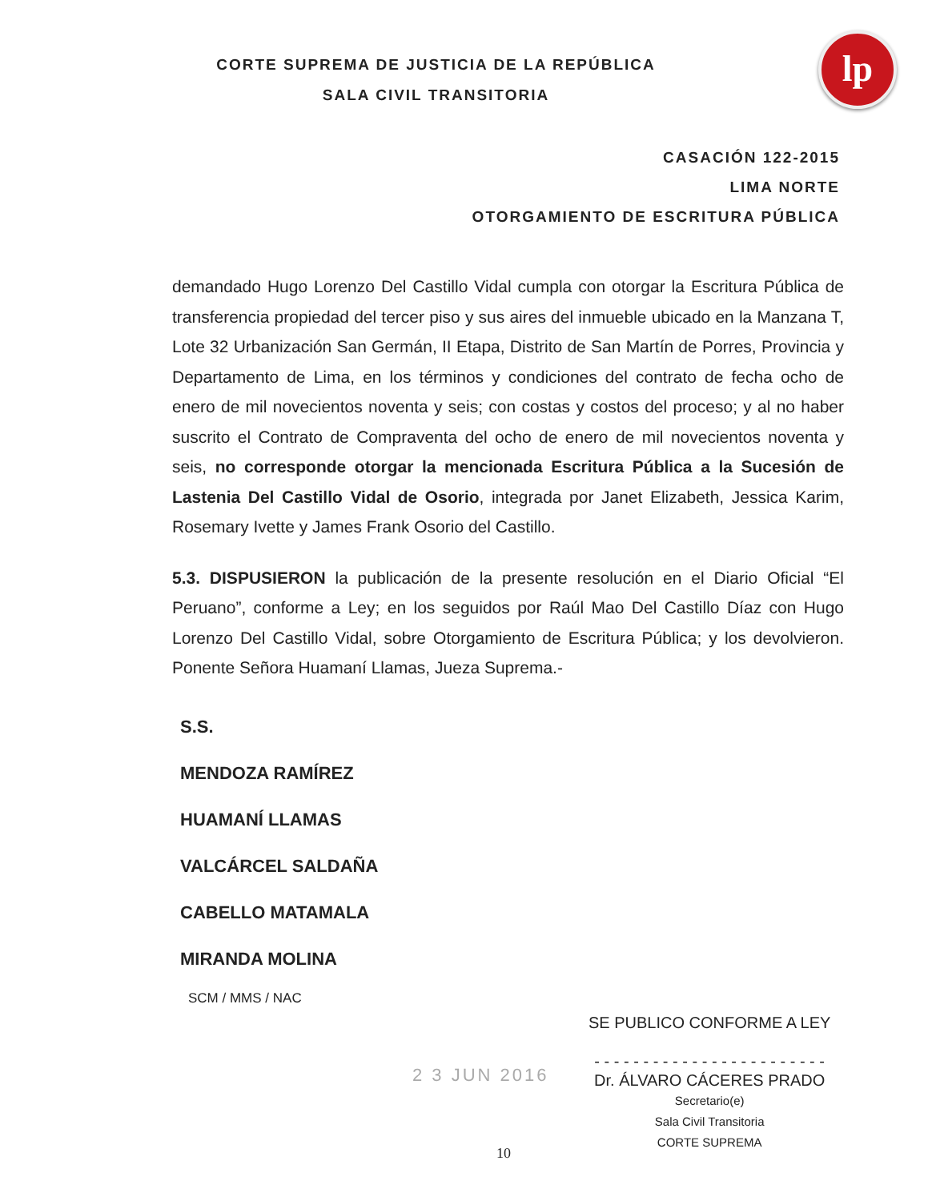CORTE SUPREMA DE JUSTICIA DE LA REPÚBLICA
SALA CIVIL TRANSITORIA
lp
CASACIÓN 122-2015
LIMA NORTE
OTORGAMIENTO DE ESCRITURA PÚBLICA
demandado Hugo Lorenzo Del Castillo Vidal cumpla con otorgar la Escritura Pública de transferencia propiedad del tercer piso y sus aires del inmueble ubicado en la Manzana T, Lote 32 Urbanización San Germán, II Etapa, Distrito de San Martín de Porres, Provincia y Departamento de Lima, en los términos y condiciones del contrato de fecha ocho de enero de mil novecientos noventa y seis; con costas y costos del proceso; y al no haber suscrito el Contrato de Compraventa del ocho de enero de mil novecientos noventa y seis, no corresponde otorgar la mencionada Escritura Pública a la Sucesión de Lastenia Del Castillo Vidal de Osorio, integrada por Janet Elizabeth, Jessica Karim, Rosemary Ivette y James Frank Osorio del Castillo.
5.3. DISPUSIERON la publicación de la presente resolución en el Diario Oficial “El Peruano”, conforme a Ley; en los seguidos por Raúl Mao Del Castillo Díaz con Hugo Lorenzo Del Castillo Vidal, sobre Otorgamiento de Escritura Pública; y los devolvieron. Ponente Señora Huamaní Llamas, Jueza Suprema.-
S.S.
MENDOZA RAMÍREZ
HUAMANÍ LLAMAS
VALCÁRCEL SALDAÑA
CABELLO MATAMALA
MIRANDA MOLINA
SCM / MMS / NAC
2 3 JUN 2016
SE PUBLICO CONFORME A LEY
- - - - - - - - - - - - - - - - - - - - - - - -
Dr. ÁLVARO CÁCERES PRADO
Secretario(e)
Sala Civil Transitoria
CORTE SUPREMA
10